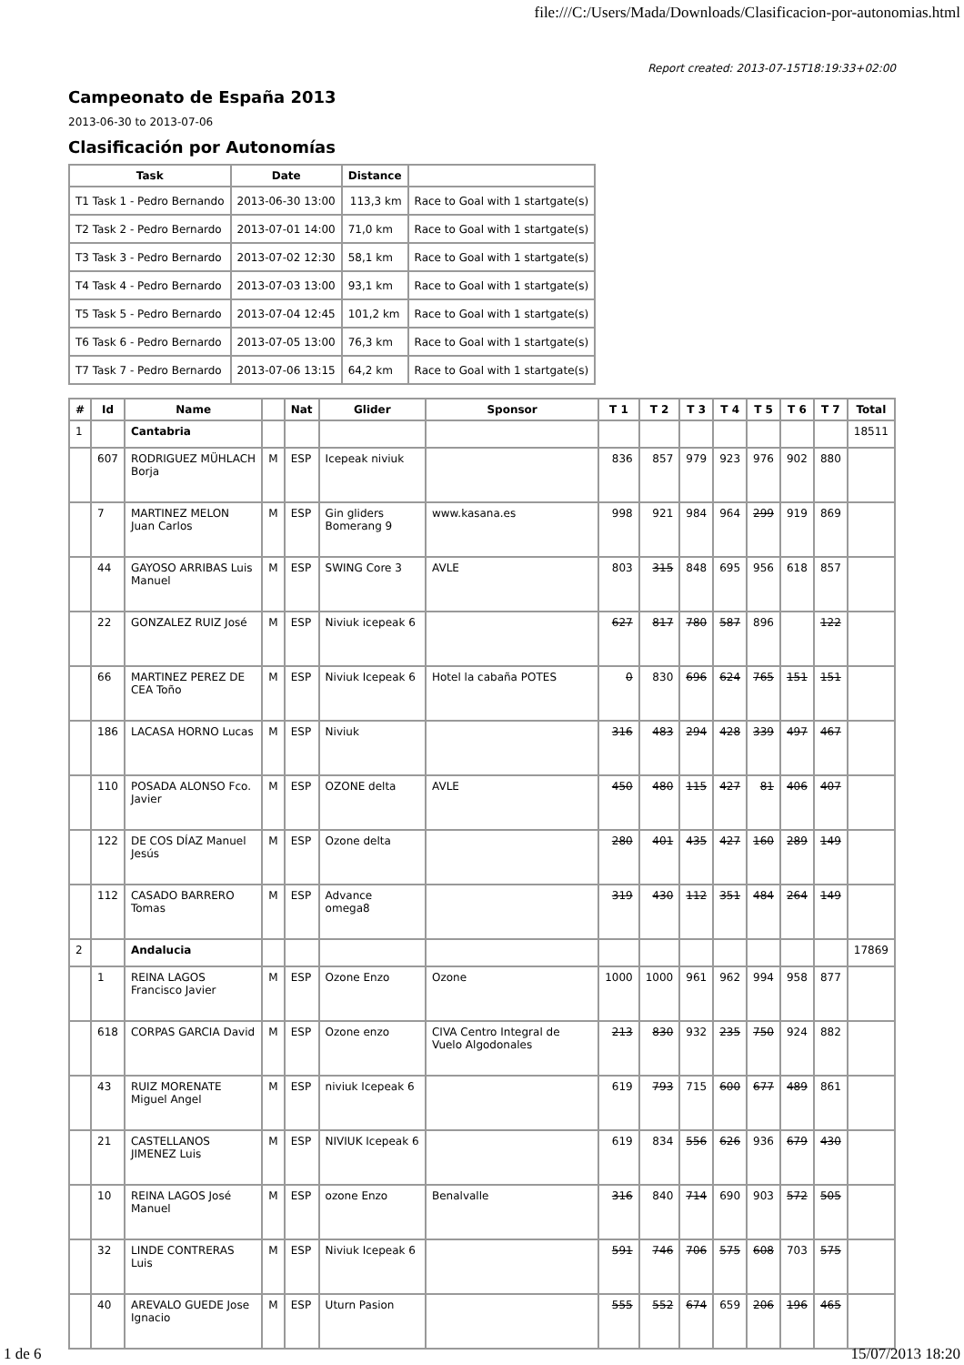file:///C:/Users/Mada/Downloads/Clasificacion-por-autonomias.html
Report created: 2013-07-15T18:19:33+02:00
Campeonato de España 2013
2013-06-30 to 2013-07-06
Clasificación por Autonomías
| Task | Date | Distance | |
| --- | --- | --- | --- |
| T1 Task 1 - Pedro Bernando | 2013-06-30 13:00 | 113,3 km | Race to Goal with 1 startgate(s) |
| T2 Task 2 - Pedro Bernardo | 2013-07-01 14:00 | 71,0 km | Race to Goal with 1 startgate(s) |
| T3 Task 3 - Pedro Bernardo | 2013-07-02 12:30 | 58,1 km | Race to Goal with 1 startgate(s) |
| T4 Task 4 - Pedro Bernardo | 2013-07-03 13:00 | 93,1 km | Race to Goal with 1 startgate(s) |
| T5 Task 5 - Pedro Bernardo | 2013-07-04 12:45 | 101,2 km | Race to Goal with 1 startgate(s) |
| T6 Task 6 - Pedro Bernardo | 2013-07-05 13:00 | 76,3 km | Race to Goal with 1 startgate(s) |
| T7 Task 7 - Pedro Bernardo | 2013-07-06 13:15 | 64,2 km | Race to Goal with 1 startgate(s) |
| # | Id | Name | | Nat | Glider | Sponsor | T 1 | T 2 | T 3 | T 4 | T 5 | T 6 | T 7 | Total |
| --- | --- | --- | --- | --- | --- | --- | --- | --- | --- | --- | --- | --- | --- | --- |
| 1 | | Cantabria | | | | | | | | | | | | 18511 |
| | 607 | RODRIGUEZ MÜHLACH Borja | M | ESP | Icepeak niviuk | | 836 | 857 | 979 | 923 | 976 | 902 | 880 | |
| | 7 | MARTINEZ MELON Juan Carlos | M | ESP | Gin gliders Bomerang 9 | www.kasana.es | 998 | 921 | 984 | 964 | 299 | 919 | 869 | |
| | 44 | GAYOSO ARRIBAS Luis Manuel | M | ESP | SWING Core 3 | AVLE | 803 | 315 | 848 | 695 | 956 | 618 | 857 | |
| | 22 | GONZALEZ RUIZ José | M | ESP | Niviuk icepeak 6 | | 627 | 817 | 780 | 587 | 896 | | 122 | |
| | 66 | MARTINEZ PEREZ DE CEA Toño | M | ESP | Niviuk Icepeak 6 | Hotel la cabaña POTES | 0 | 830 | 696 | 624 | 765 | 151 | 151 | |
| | 186 | LACASA HORNO Lucas | M | ESP | Niviuk | | 316 | 483 | 294 | 428 | 339 | 497 | 467 | |
| | 110 | POSADA ALONSO Fco. Javier | M | ESP | OZONE delta | AVLE | 450 | 480 | 115 | 427 | 81 | 406 | 407 | |
| | 122 | DE COS DÍAZ Manuel Jesús | M | ESP | Ozone delta | | 280 | 401 | 435 | 427 | 160 | 289 | 149 | |
| | 112 | CASADO BARRERO Tomas | M | ESP | Advance omega8 | | 319 | 430 | 112 | 351 | 484 | 264 | 149 | |
| 2 | | Andalucia | | | | | | | | | | | | 17869 |
| | 1 | REINA LAGOS Francisco Javier | M | ESP | Ozone Enzo | Ozone | 1000 | 1000 | 961 | 962 | 994 | 958 | 877 | |
| | 618 | CORPAS GARCIA David | M | ESP | Ozone enzo | CIVA Centro Integral de Vuelo Algodonales | 213 | 830 | 932 | 235 | 750 | 924 | 882 | |
| | 43 | RUIZ MORENATE Miguel Angel | M | ESP | niviuk Icepeak 6 | | 619 | 793 | 715 | 600 | 677 | 489 | 861 | |
| | 21 | CASTELLANOS JIMENEZ Luis | M | ESP | NIVIUK Icepeak 6 | | 619 | 834 | 556 | 626 | 936 | 679 | 430 | |
| | 10 | REINA LAGOS José Manuel | M | ESP | ozone Enzo | Benalvalle | 316 | 840 | 714 | 690 | 903 | 572 | 505 | |
| | 32 | LINDE CONTRERAS Luis | M | ESP | Niviuk Icepeak 6 | | 591 | 746 | 706 | 575 | 608 | 703 | 575 | |
| | 40 | AREVALO GUEDE Jose Ignacio | M | ESP | Uturn Pasion | | 555 | 552 | 674 | 659 | 206 | 196 | 465 | |
1 de 6 15/07/2013 18:20